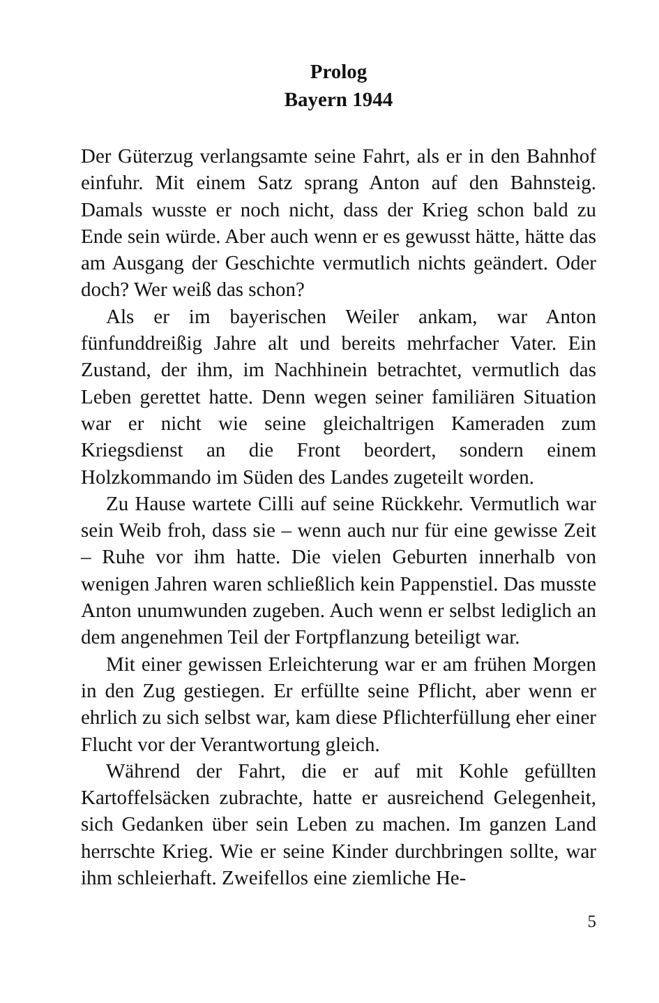Prolog
Bayern 1944
Der Güterzug verlangsamte seine Fahrt, als er in den Bahnhof einfuhr. Mit einem Satz sprang Anton auf den Bahnsteig. Damals wusste er noch nicht, dass der Krieg schon bald zu Ende sein würde. Aber auch wenn er es gewusst hätte, hätte das am Ausgang der Geschichte vermutlich nichts geändert. Oder doch? Wer weiß das schon?
Als er im bayerischen Weiler ankam, war Anton fünfunddreißig Jahre alt und bereits mehrfacher Vater. Ein Zustand, der ihm, im Nachhinein betrachtet, vermutlich das Leben gerettet hatte. Denn wegen seiner familiären Situation war er nicht wie seine gleichaltrigen Kameraden zum Kriegsdienst an die Front beordert, sondern einem Holzkommando im Süden des Landes zugeteilt worden.
Zu Hause wartete Cilli auf seine Rückkehr. Vermutlich war sein Weib froh, dass sie – wenn auch nur für eine gewisse Zeit – Ruhe vor ihm hatte. Die vielen Geburten innerhalb von wenigen Jahren waren schließlich kein Pappenstiel. Das musste Anton unumwunden zugeben. Auch wenn er selbst lediglich an dem angenehmen Teil der Fortpflanzung beteiligt war.
Mit einer gewissen Erleichterung war er am frühen Morgen in den Zug gestiegen. Er erfüllte seine Pflicht, aber wenn er ehrlich zu sich selbst war, kam diese Pflichterfüllung eher einer Flucht vor der Verantwortung gleich.
Während der Fahrt, die er auf mit Kohle gefüllten Kartoffelsäcken zubrachte, hatte er ausreichend Gelegenheit, sich Gedanken über sein Leben zu machen. Im ganzen Land herrschte Krieg. Wie er seine Kinder durchbringen sollte, war ihm schleierhaft. Zweifellos eine ziemliche He-
5